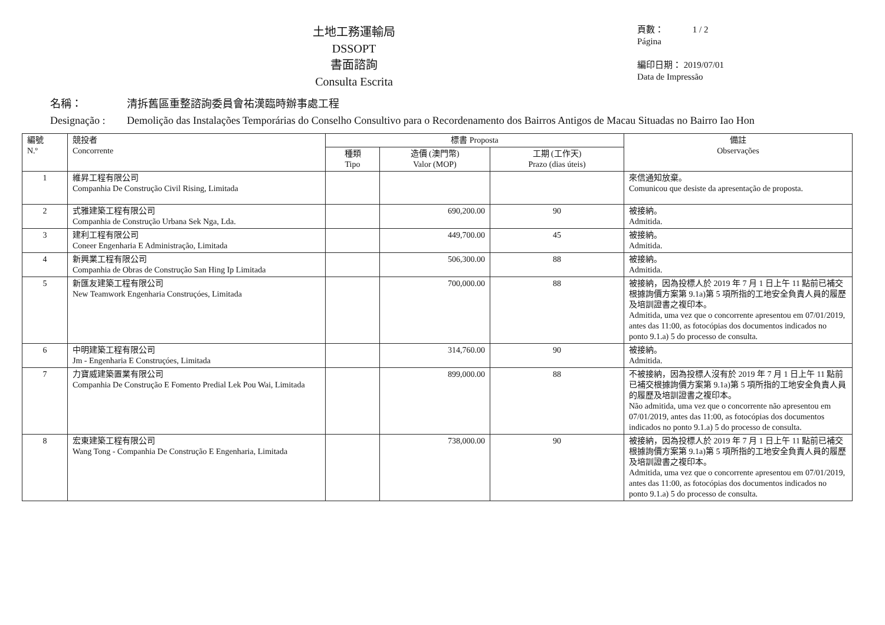土地工務運輸局
DSSOPT
書面諮詢
Consulta Escrita
頁數： 1 / 2
Página
編印日期： 2019/07/01
Data de Impressão
名稱： 清拆舊區重整諮詢委員會祐漢臨時辦事處工程
Designação : Demolição das Instalações Temporárias do Conselho Consultivo para o Recordenamento dos Bairros Antigos de Macau Situadas no Bairro Iao Hon
| 編號 N.º | 競投者 Concorrente | 標書 Proposta | | | 備註 Observações |
| --- | --- | --- | --- | --- | --- |
| | | 種類 Tipo | 造價 (澳門幣) Valor (MOP) | 工期 (工作天) Prazo (dias úteis) | |
| 1 | 維昇工程有限公司 Companhia De Construção Civil Rising, Limitada | | | | 來信通知放棄。 Comunicou que desiste da apresentação de proposta. |
| 2 | 式雅建築工程有限公司 Companhia de Construção Urbana Sek Nga, Lda. | | 690,200.00 | 90 | 被接納。 Admitida. |
| 3 | 建利工程有限公司 Coneer Engenharia E Administração, Limitada | | 449,700.00 | 45 | 被接納。 Admitida. |
| 4 | 新興業工程有限公司 Companhia de Obras de Construção San Hing Ip Limitada | | 506,300.00 | 88 | 被接納。 Admitida. |
| 5 | 新匯友建築工程有限公司 New Teamwork Engenharia Construçóes, Limitada | | 700,000.00 | 88 | 被接納，因為投標人於 2019 年 7 月 1 日上午 11 點前已補交根據詢價方案第 9.1a)第 5 項所指的工地安全負責人員的履歷及培訓證書之複印本。 Admitida, uma vez que o concorrente apresentou em 07/01/2019, antes das 11:00, as fotocópias dos documentos indicados no ponto 9.1.a) 5 do processo de consulta. |
| 6 | 中明建築工程有限公司 Jm - Engenharia E Construçóes, Limitada | | 314,760.00 | 90 | 被接納。 Admitida. |
| 7 | 力寶威建築置業有限公司 Companhia De Construção E Fomento Predial Lek Pou Wai, Limitada | | 899,000.00 | 88 | 不被接納，因為投標人沒有於 2019 年 7 月 1 日上午 11 點前已補交根據詢價方案第 9.1a)第 5 項所指的工地安全負責人員的履歷及培訓證書之複印本。 Não admitida, uma vez que o concorrente não apresentou em 07/01/2019, antes das 11:00, as fotocópias dos documentos indicados no ponto 9.1.a) 5 do processo de consulta. |
| 8 | 宏東建築工程有限公司 Wang Tong - Companhia De Construção E Engenharia, Limitada | | 738,000.00 | 90 | 被接納，因為投標人於 2019 年 7 月 1 日上午 11 點前已補交根據詢價方案第 9.1a)第 5 項所指的工地安全負責人員的履歷及培訓證書之複印本。 Admitida, uma vez que o concorrente apresentou em 07/01/2019, antes das 11:00, as fotocópias dos documentos indicados no ponto 9.1.a) 5 do processo de consulta. |